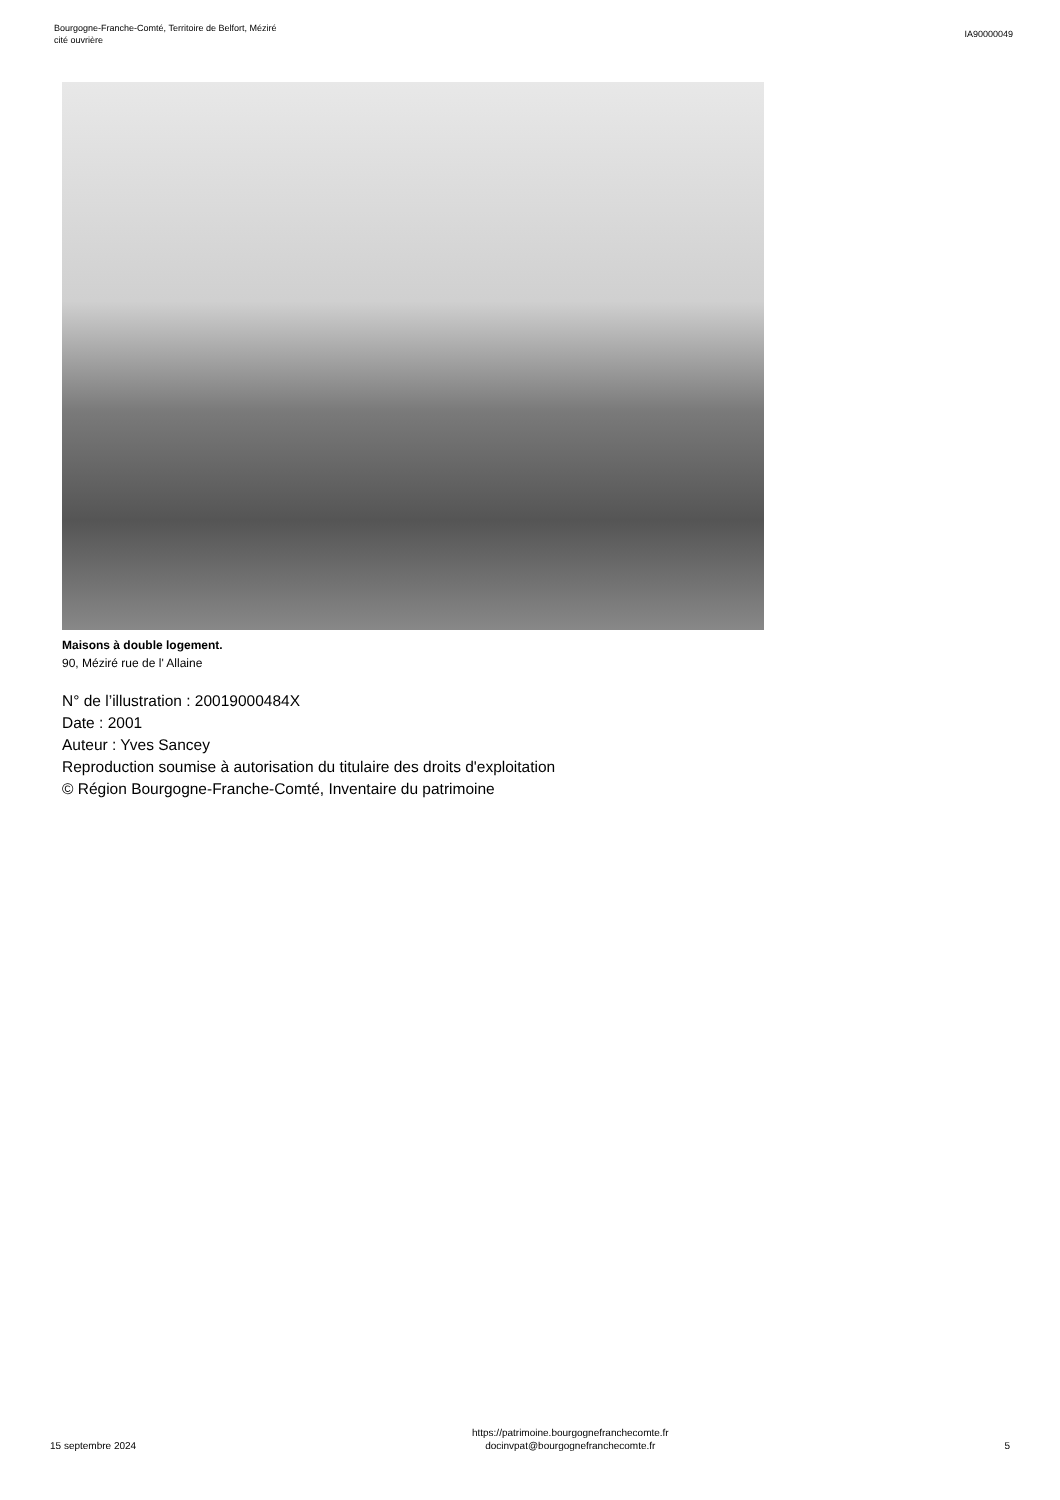Bourgogne-Franche-Comté, Territoire de Belfort, Méziré
cité ouvrière
IA90000049
Maisons à double logement.
90, Méziré rue de l' Allaine
N° de l’illustration : 20019000484X
Date : 2001
Auteur : Yves Sancey
Reproduction soumise à autorisation du titulaire des droits d'exploitation
© Région Bourgogne-Franche-Comté, Inventaire du patrimoine
15 septembre 2024
https://patrimoine.bourgognefranchecomte.fr
docinvpat@bourgognefranchecomte.fr
5